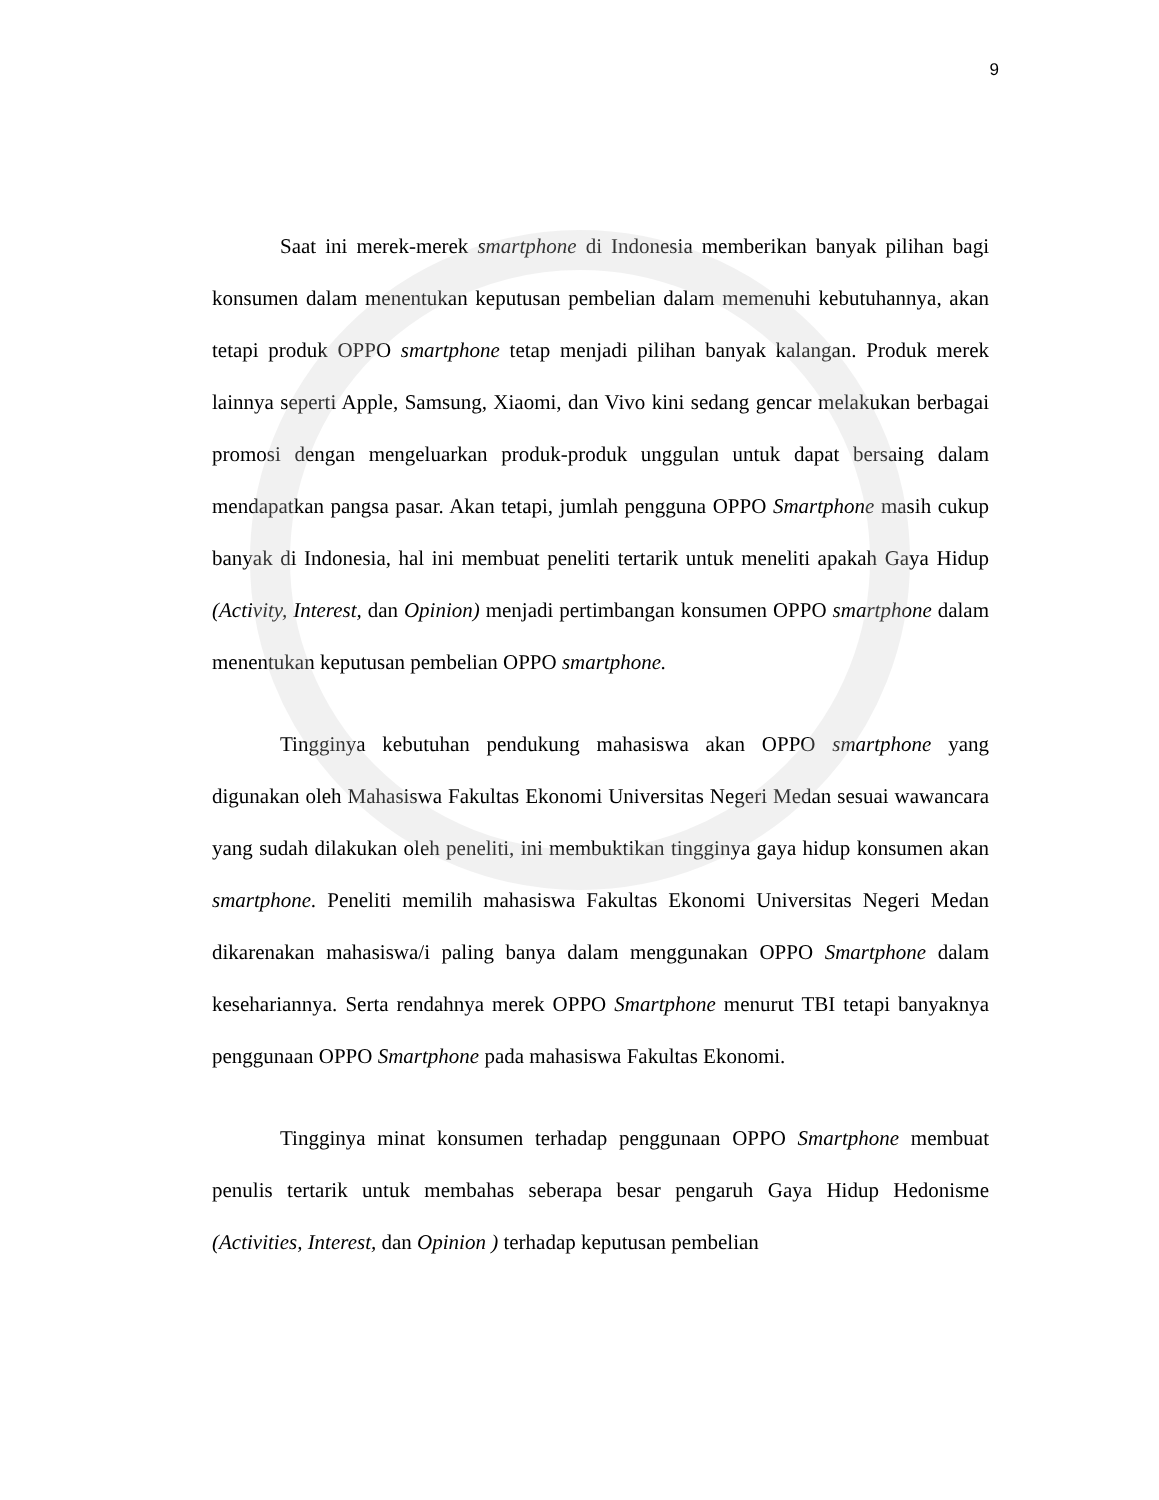9
Saat ini merek-merek smartphone di Indonesia memberikan banyak pilihan bagi konsumen dalam menentukan keputusan pembelian dalam memenuhi kebutuhannya, akan tetapi produk OPPO smartphone tetap menjadi pilihan banyak kalangan. Produk merek lainnya seperti Apple, Samsung, Xiaomi, dan Vivo kini sedang gencar melakukan berbagai promosi dengan mengeluarkan produk-produk unggulan untuk dapat bersaing dalam mendapatkan pangsa pasar. Akan tetapi, jumlah pengguna OPPO Smartphone masih cukup banyak di Indonesia, hal ini membuat peneliti tertarik untuk meneliti apakah Gaya Hidup (Activity, Interest, dan Opinion) menjadi pertimbangan konsumen OPPO smartphone dalam menentukan keputusan pembelian OPPO smartphone.
Tingginya kebutuhan pendukung mahasiswa akan OPPO smartphone yang digunakan oleh Mahasiswa Fakultas Ekonomi Universitas Negeri Medan sesuai wawancara yang sudah dilakukan oleh peneliti, ini membuktikan tingginya gaya hidup konsumen akan smartphone. Peneliti memilih mahasiswa Fakultas Ekonomi Universitas Negeri Medan dikarenakan mahasiswa/i paling banya dalam menggunakan OPPO Smartphone dalam kesehariannya. Serta rendahnya merek OPPO Smartphone menurut TBI tetapi banyaknya penggunaan OPPO Smartphone pada mahasiswa Fakultas Ekonomi.
Tingginya minat konsumen terhadap penggunaan OPPO Smartphone membuat penulis tertarik untuk membahas seberapa besar pengaruh Gaya Hidup Hedonisme (Activities, Interest, dan Opinion ) terhadap keputusan pembelian